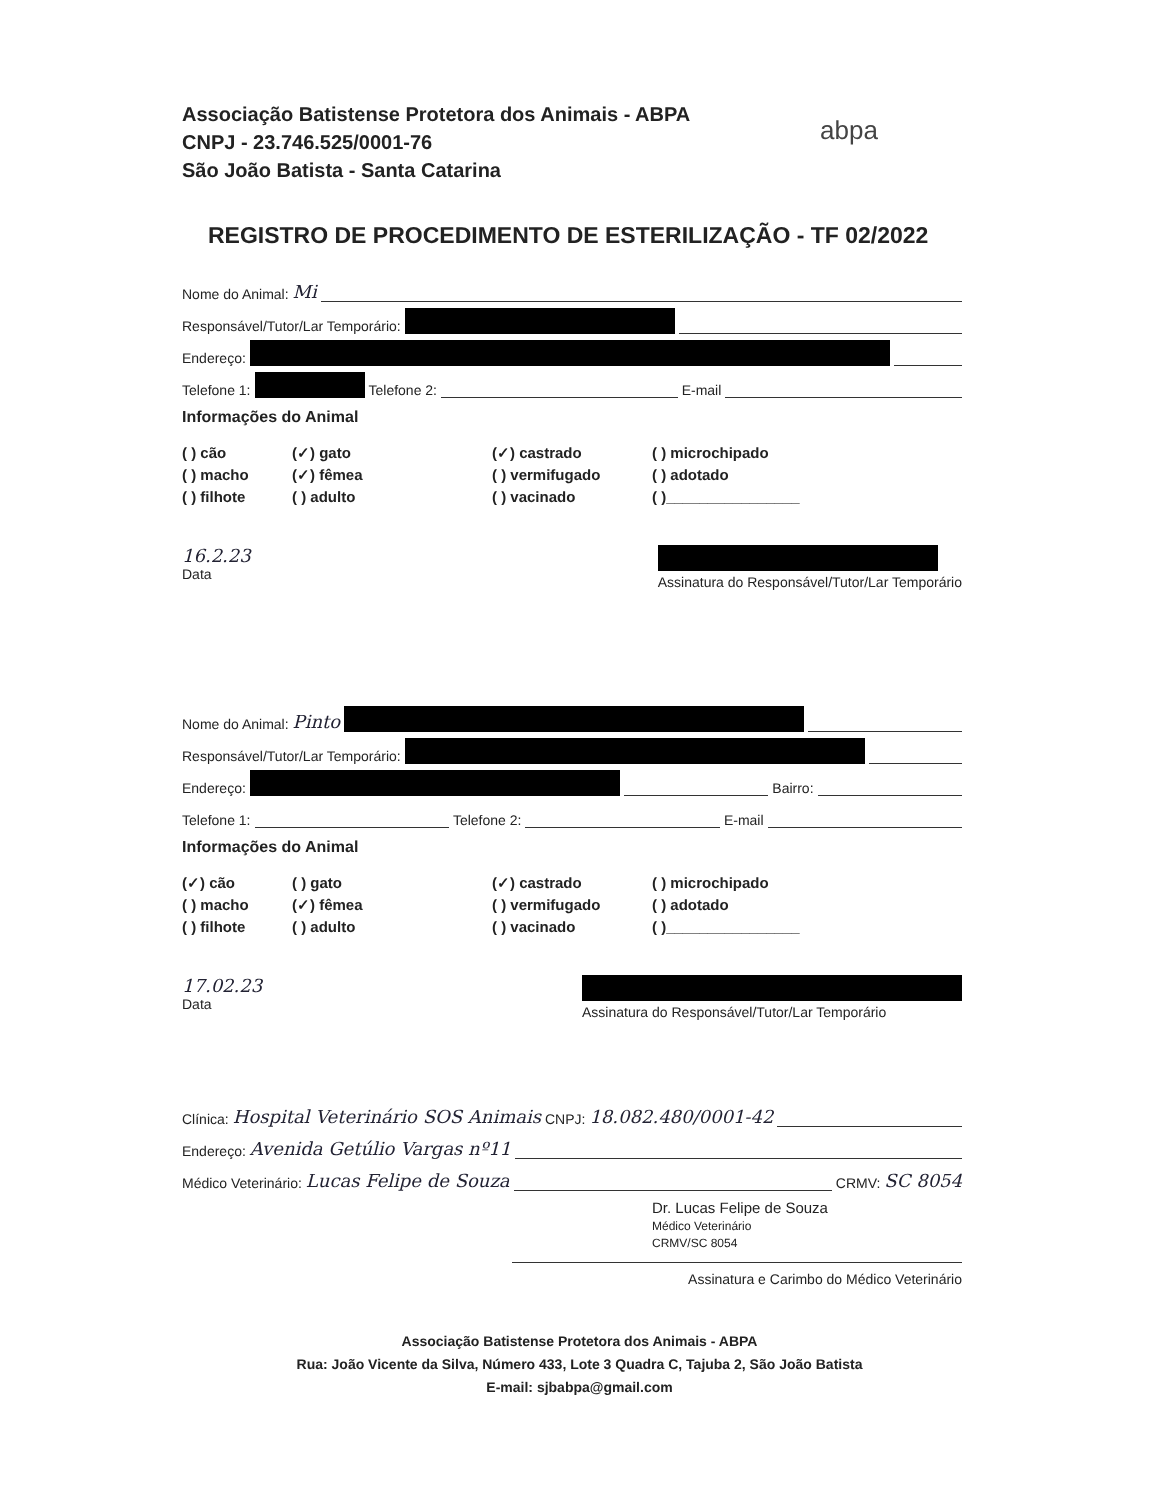Associação Batistense Protetora dos Animais - ABPA
CNPJ - 23.746.525/0001-76
São João Batista - Santa Catarina
abpa
REGISTRO DE PROCEDIMENTO DE ESTERILIZAÇÃO - TF 02/2022
Nome do Animal: Mi
Responsável/Tutor/Lar Temporário:
Endereço:
Telefone 1: Telefone 2: E-mail
Informações do Animal
( ) cão (✓) gato (✓) castrado ( ) microchipado ( ) macho (✓) fêmea ( ) vermifugado ( ) adotado ( ) filhote ( ) adulto ( ) vacinado ( )________________
16.2.23
Data
Assinatura do Responsável/Tutor/Lar Temporário
Nome do Animal: Pinto
Responsável/Tutor/Lar Temporário:
Endereço: Bairro:
Telefone 1: Telefone 2: E-mail
Informações do Animal
(✓) cão ( ) gato (✓) castrado ( ) microchipado ( ) macho (✓) fêmea ( ) vermifugado ( ) adotado ( ) filhote ( ) adulto ( ) vacinado ( )________________
17.02.23
Data
Assinatura do Responsável/Tutor/Lar Temporário
Clínica: Hospital Veterinário SOS Animais CNPJ: 18.082.480/0001-42
Endereço: Avenida Getúlio Vargas nº11
Médico Veterinário: Lucas Felipe de Souza CRMV: SC 8054
Dr. Lucas Felipe de Souza
Médico Veterinário
CRMV/SC 8054
Assinatura e Carimbo do Médico Veterinário
Associação Batistense Protetora dos Animais - ABPA
Rua: João Vicente da Silva, Número 433, Lote 3 Quadra C, Tajuba 2, São João Batista
E-mail: sjbabpa@gmail.com